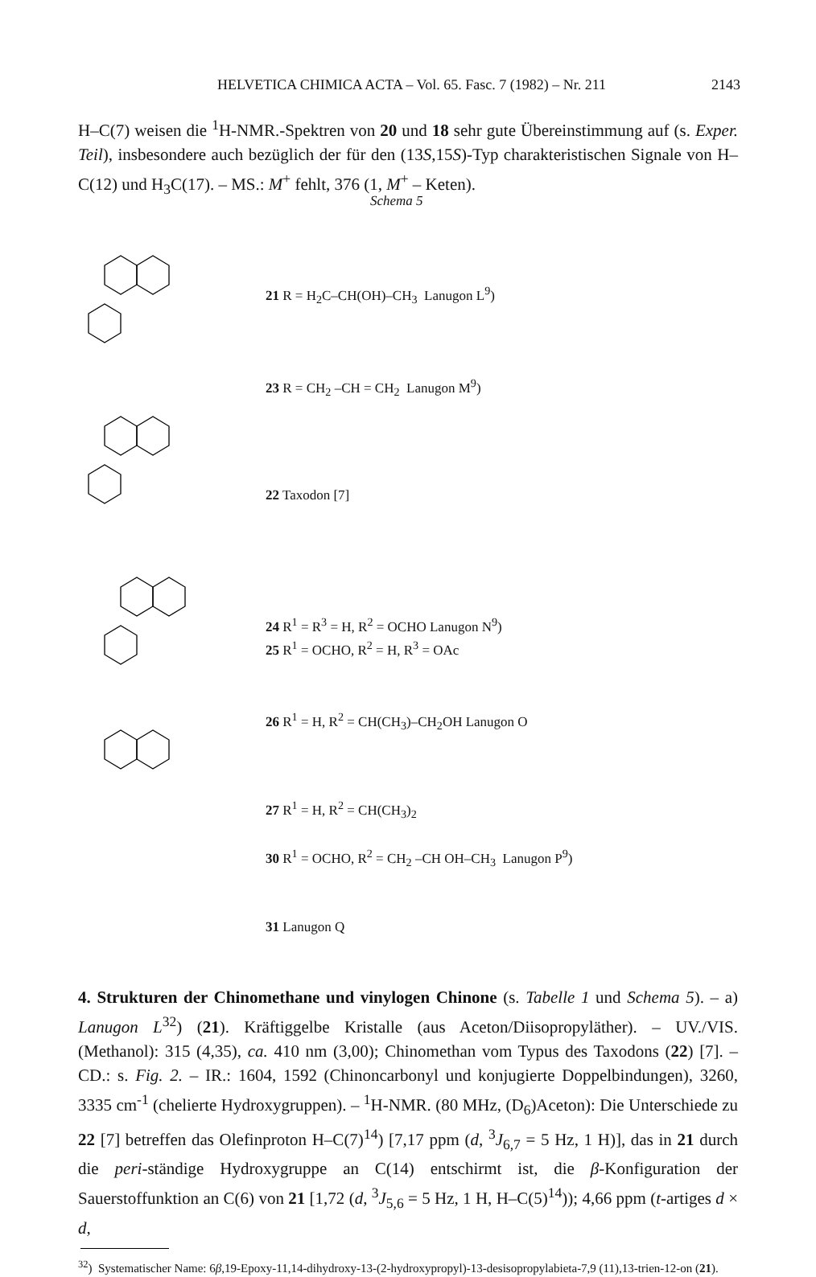HELVETICA CHIMICA ACTA – Vol. 65. Fasc. 7 (1982) – Nr. 211 2143
H–C(7) weisen die <sup>1</sup>H-NMR.-Spektren von 20 und 18 sehr gute Übereinstimmung auf (s. Exper. Teil), insbesondere auch bezüglich der für den (13S,15S)-Typ charakteristischen Signale von H–C(12) und H<sub>3</sub>C(17). – MS.: M<sup>+</sup> fehlt, 376 (1, M<sup>+</sup> – Keten).
Schema 5
21 R = H<sub>2</sub>C–CH(OH)–CH<sub>3</sub> Lanugon L<sup>9</sup>)
23 R = CH<sub>2</sub> –CH = CH<sub>2</sub> Lanugon M<sup>9</sup>)
22 Taxodon [7]
24 R<sup>1</sup> = R<sup>3</sup> = H, R<sup>2</sup> = OCHO Lanugon N<sup>9</sup>)
25 R<sup>1</sup> = OCHO, R<sup>2</sup> = H, R<sup>3</sup> = OAc
26 R<sup>1</sup> = H, R<sup>2</sup> = CH(CH<sub>3</sub>)–CH<sub>2</sub>OH Lanugon O
27 R<sup>1</sup> = H, R<sup>2</sup> = CH(CH<sub>3</sub>)<sub>2</sub>
30 R<sup>1</sup> = OCHO, R<sup>2</sup> = CH<sub>2</sub> –CH OH–CH<sub>3</sub> Lanugon P<sup>9</sup>)
31 Lanugon Q
4. Strukturen der Chinomethane und vinylogen Chinone (s. Tabelle 1 und Schema 5). – a) Lanugon L<sup>32</sup>) (21). Kräftiggelbe Kristalle (aus Aceton/Diisopropyläther). – UV./VIS. (Methanol): 315 (4,35), ca. 410 nm (3,00); Chinomethan vom Typus des Taxodons (22) [7]. – CD.: s. Fig. 2. – IR.: 1604, 1592 (Chinoncarbonyl und konjugierte Doppelbindungen), 3260, 3335 cm<sup>-1</sup> (chelierte Hydroxygruppen). – <sup>1</sup>H-NMR. (80 MHz, (D<sub>6</sub>)Aceton): Die Unterschiede zu 22 [7] betreffen das Olefinproton H–C(7)<sup>14</sup>) [7,17 ppm (d, <sup>3</sup>J<sub>6,7</sub> = 5 Hz, 1 H)], das in 21 durch die peri-ständige Hydroxygruppe an C(14) entschirmt ist, die β-Konfiguration der Sauerstoffunktion an C(6) von 21 [1,72 (d, <sup>3</sup>J<sub>5,6</sub> = 5 Hz, 1 H, H–C(5)<sup>14</sup>)); 4,66 ppm (t-artiges d × d,
<sup>32</sup>) Systematischer Name: 6β,19-Epoxy-11,14-dihydroxy-13-(2-hydroxypropyl)-13-desisopropylabieta-7,9 (11),13-trien-12-on (21).